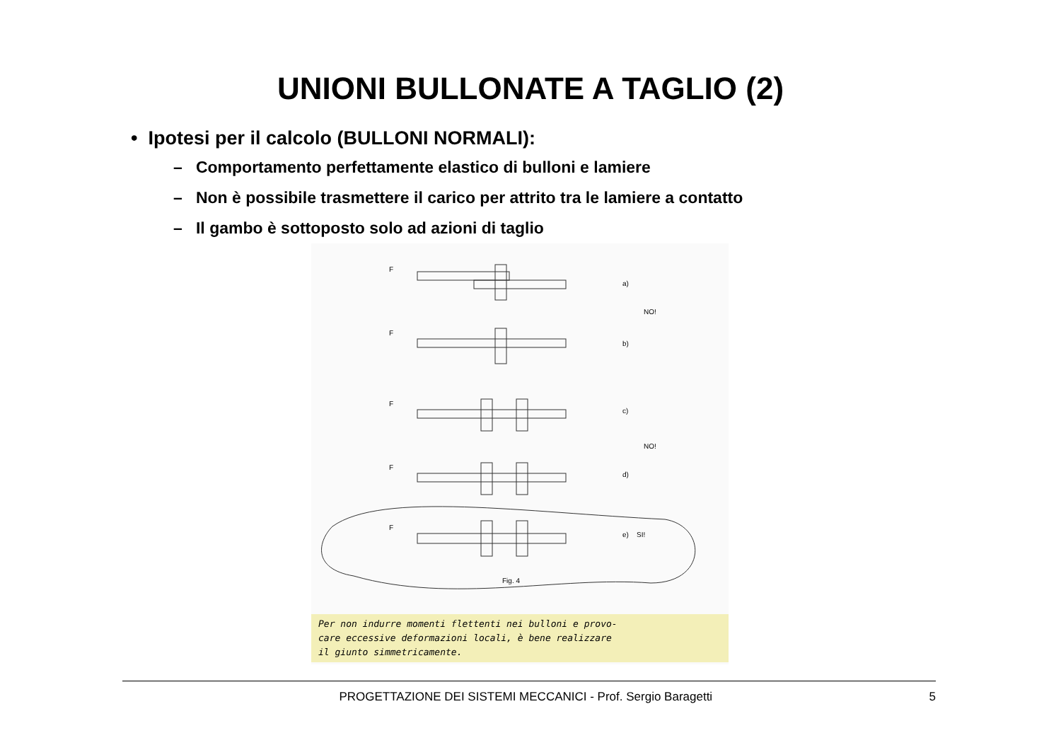UNIONI BULLONATE A TAGLIO (2)
• Ipotesi per il calcolo (BULLONI NORMALI):
– Comportamento perfettamente elastico di bulloni e lamiere
– Non è possibile trasmettere il carico per attrito tra le lamiere a contatto
– Il gambo è sottoposto solo ad azioni di taglio
F
a)
NO!
F
b)
F
c)
NO!
F
d)
F
e)
SI!
Fig. 4
Per non indurre momenti flettenti nei bulloni e provo-
care eccessive deformazioni locali, è bene realizzare
il giunto simmetricamente.
PROGETTAZIONE DEI SISTEMI MECCANICI - Prof. Sergio Baragetti 5